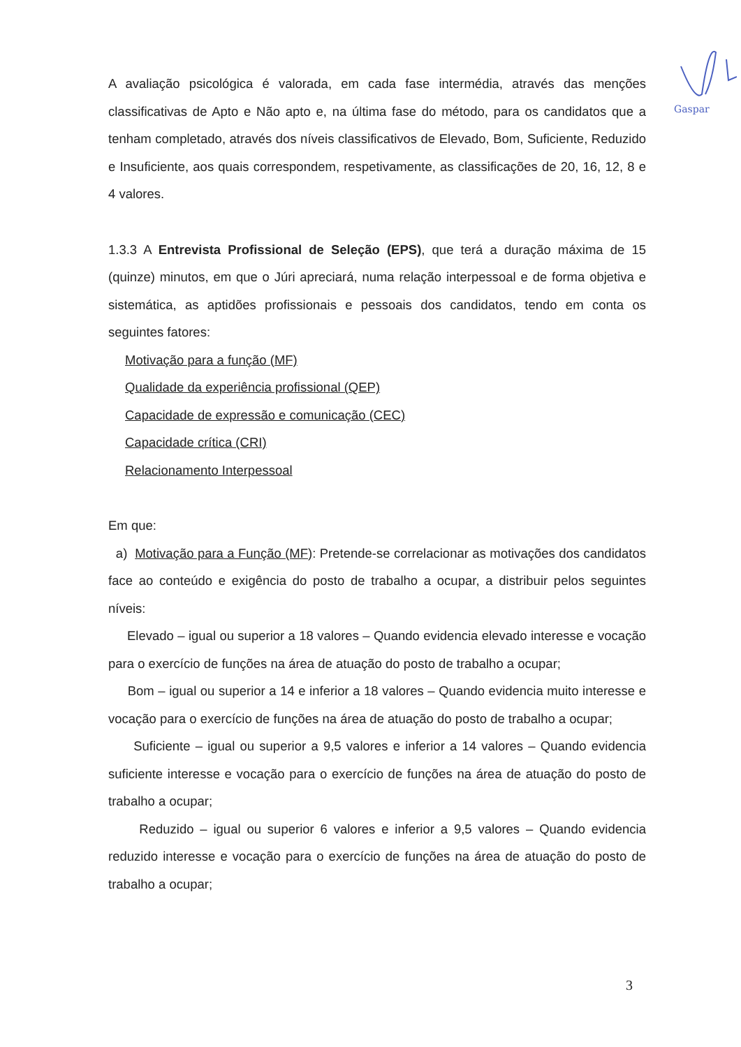Gaspar
A avaliação psicológica é valorada, em cada fase intermédia, através das menções classificativas de Apto e Não apto e, na última fase do método, para os candidatos que a tenham completado, através dos níveis classificativos de Elevado, Bom, Suficiente, Reduzido e Insuficiente, aos quais correspondem, respetivamente, as classificações de 20, 16, 12, 8 e 4 valores.
1.3.3 A Entrevista Profissional de Seleção (EPS), que terá a duração máxima de 15 (quinze) minutos, em que o Júri apreciará, numa relação interpessoal e de forma objetiva e sistemática, as aptidões profissionais e pessoais dos candidatos, tendo em conta os seguintes fatores:
Motivação para a função (MF)
Qualidade da experiência profissional (QEP)
Capacidade de expressão e comunicação (CEC)
Capacidade crítica (CRI)
Relacionamento Interpessoal
Em que:
a) Motivação para a Função (MF): Pretende-se correlacionar as motivações dos candidatos face ao conteúdo e exigência do posto de trabalho a ocupar, a distribuir pelos seguintes níveis:
Elevado – igual ou superior a 18 valores – Quando evidencia elevado interesse e vocação para o exercício de funções na área de atuação do posto de trabalho a ocupar;
Bom – igual ou superior a 14 e inferior a 18 valores – Quando evidencia muito interesse e vocação para o exercício de funções na área de atuação do posto de trabalho a ocupar;
Suficiente – igual ou superior a 9,5 valores e inferior a 14 valores – Quando evidencia suficiente interesse e vocação para o exercício de funções na área de atuação do posto de trabalho a ocupar;
Reduzido – igual ou superior 6 valores e inferior a 9,5 valores – Quando evidencia reduzido interesse e vocação para o exercício de funções na área de atuação do posto de trabalho a ocupar;
3